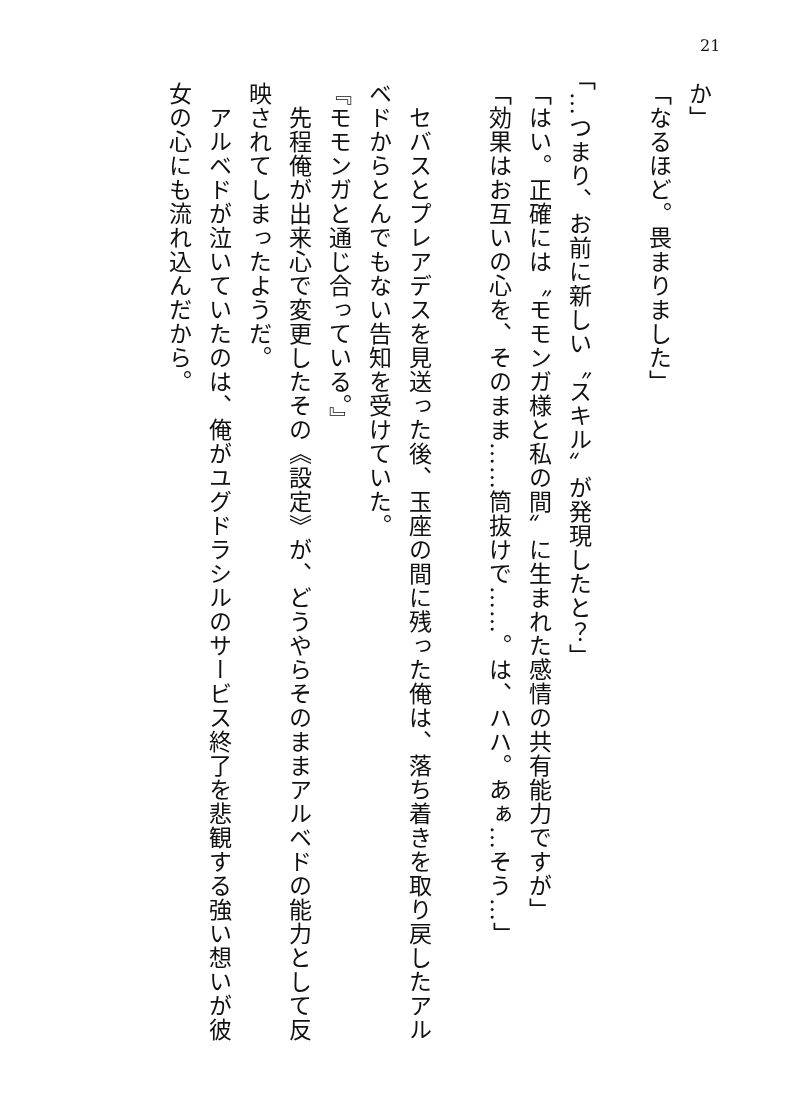21
か」
「なるほど。畏まりました」
「…つまり、お前に新しい〝スキル〟が発現したと？」
「はい。正確には〝モモンガ様と私の間〟に生まれた感情の共有能力ですが」
「効果はお互いの心を、そのまま……筒抜けで……。は、ハハ。あぁ…そう…」
　セバスとプレアデスを見送った後、玉座の間に残った俺は、落ち着きを取り戻したアルベドからとんでもない告知を受けていた。
『モモンガと通じ合っている。』
　先程俺が出来心で変更したその《設定》が、どうやらそのままアルベドの能力として反映されてしまったようだ。
　アルベドが泣いていたのは、俺がユグドラシルのサービス終了を悲観する強い想いが彼女の心にも流れ込んだから。